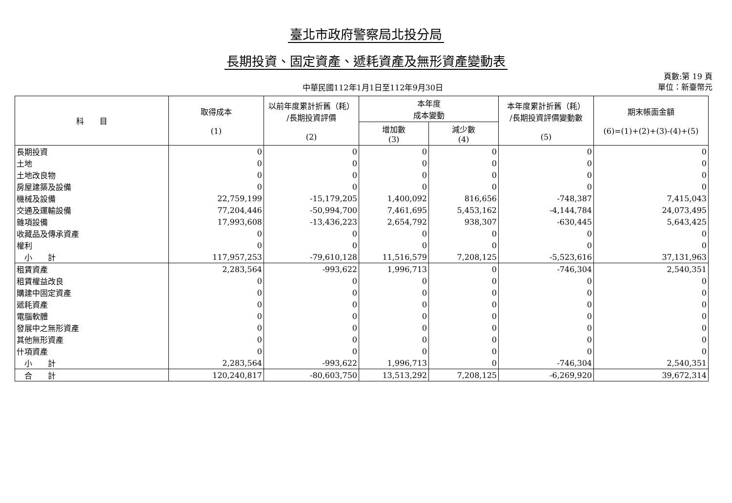臺北市政府警察局北投分局
長期投資、固定資產、遞耗資產及無形資產變動表
中華民國112年1月1日至112年9月30日
頁數:第 19 頁
單位：新臺幣元
| 科 目 | 取得成本 (1) | 以前年度累計折舊（耗） /長期投資評價 (2) | 本年度 成本變動 | | 本年度累計折舊（耗） /長期投資評價變動數 (5) | 期末帳面金額 (6)=(1)+(2)+(3)-(4)+(5) |
| --- | --- | --- | --- | --- | --- | --- |
| | | | 增加數 (3) | 減少數 (4) | | |
| 長期投資 | 0 | 0 | 0 | 0 | 0 | 0 |
| 土地 | 0 | 0 | 0 | 0 | 0 | 0 |
| 土地改良物 | 0 | 0 | 0 | 0 | 0 | 0 |
| 房屋建築及設備 | 0 | 0 | 0 | 0 | 0 | 0 |
| 機械及設備 | 22,759,199 | -15,179,205 | 1,400,092 | 816,656 | -748,387 | 7,415,043 |
| 交通及運輸設備 | 77,204,446 | -50,994,700 | 7,461,695 | 5,453,162 | -4,144,784 | 24,073,495 |
| 雜項設備 | 17,993,608 | -13,436,223 | 2,654,792 | 938,307 | -630,445 | 5,643,425 |
| 收藏品及傳承資產 | 0 | 0 | 0 | 0 | 0 | 0 |
| 權利 | 0 | 0 | 0 | 0 | 0 | 0 |
| 小 計 | 117,957,253 | -79,610,128 | 11,516,579 | 7,208,125 | -5,523,616 | 37,131,963 |
| 租賃資產 | 2,283,564 | -993,622 | 1,996,713 | 0 | -746,304 | 2,540,351 |
| 租賃權益改良 | 0 | 0 | 0 | 0 | 0 | 0 |
| 購建中固定資產 | 0 | 0 | 0 | 0 | 0 | 0 |
| 遞耗資產 | 0 | 0 | 0 | 0 | 0 | 0 |
| 電腦軟體 | 0 | 0 | 0 | 0 | 0 | 0 |
| 發展中之無形資產 | 0 | 0 | 0 | 0 | 0 | 0 |
| 其他無形資產 | 0 | 0 | 0 | 0 | 0 | 0 |
| 什項資產 | 0 | 0 | 0 | 0 | 0 | 0 |
| 小 計 | 2,283,564 | -993,622 | 1,996,713 | 0 | -746,304 | 2,540,351 |
| 合 計 | 120,240,817 | -80,603,750 | 13,513,292 | 7,208,125 | -6,269,920 | 39,672,314 |